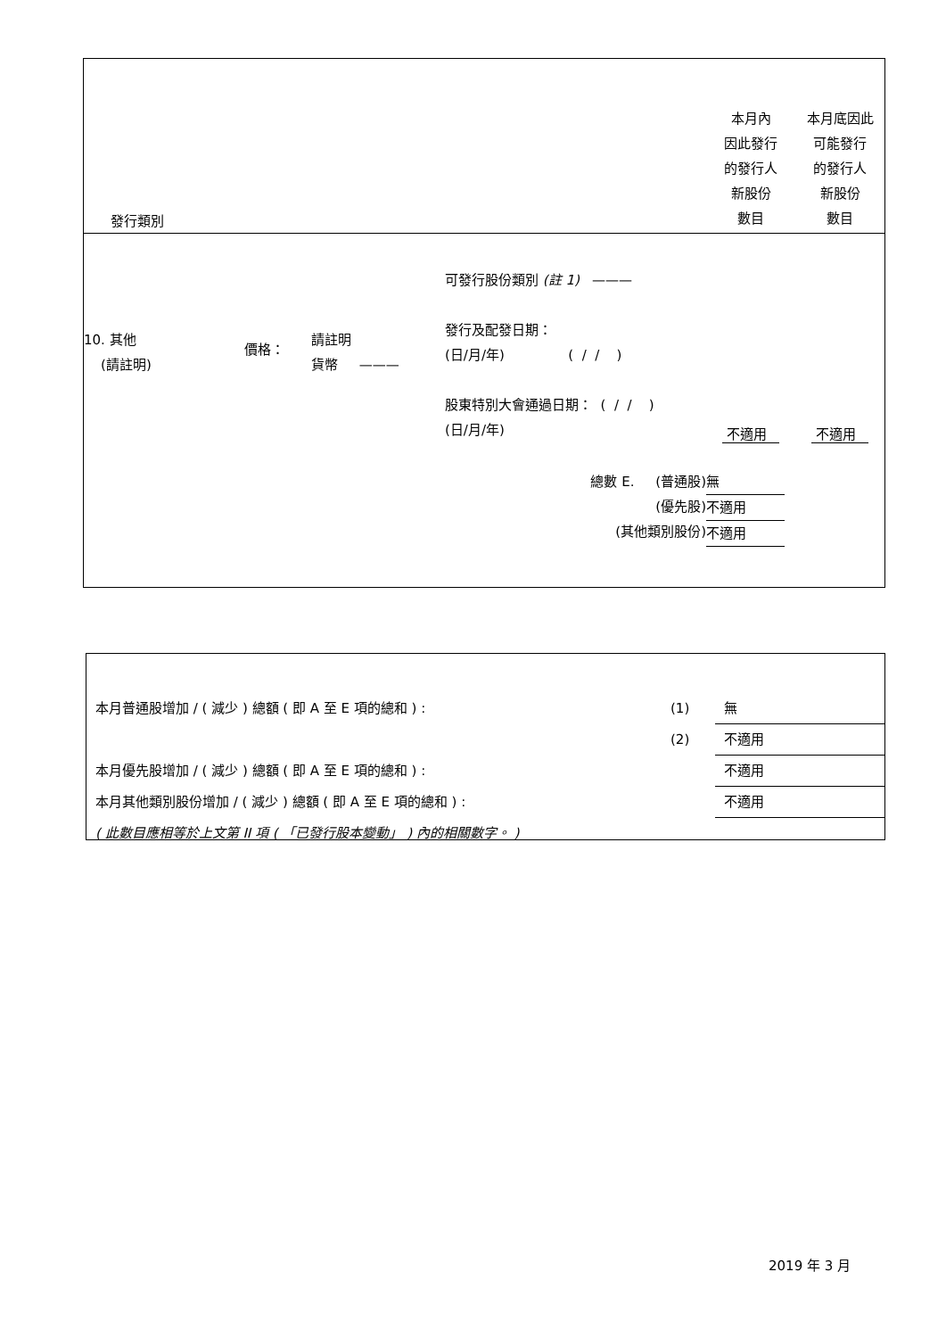| 發行類別 | | | | 本月內 因此發行 的發行人 新股份 數目 | 本月底因此 可能發行 的發行人 新股份 數目 |
| 10. 其他 (請註明) | 價格： | 請註明 貨幣 ——— | 可發行股份類別 (註 1) ——— 發行及配發日期： (日/月/年) ( / / ) 股東特別大會通過日期： ( / / ) (日/月/年) | 不適用 | 不適用 |
| 總數 E. (普通股) (優先股) (其他類別股份) | | | | 無 不適用 不適用 | |
| 本月普通股增加 / ( 減少 ) 總額 ( 即 A 至 E 項的總和 ) : | (1) | 無 |
| | (2) | 不適用 |
| 本月優先股增加 / ( 減少 ) 總額 ( 即 A 至 E 項的總和 ) : | | 不適用 |
| 本月其他類別股份增加 / ( 減少 ) 總額 ( 即 A 至 E 項的總和 ) : | | 不適用 |
| ( 此數目應相等於上文第 II 項 ( 「已發行股本變動」 ) 內的相關數字。 ) | | |
2019 年 3 月